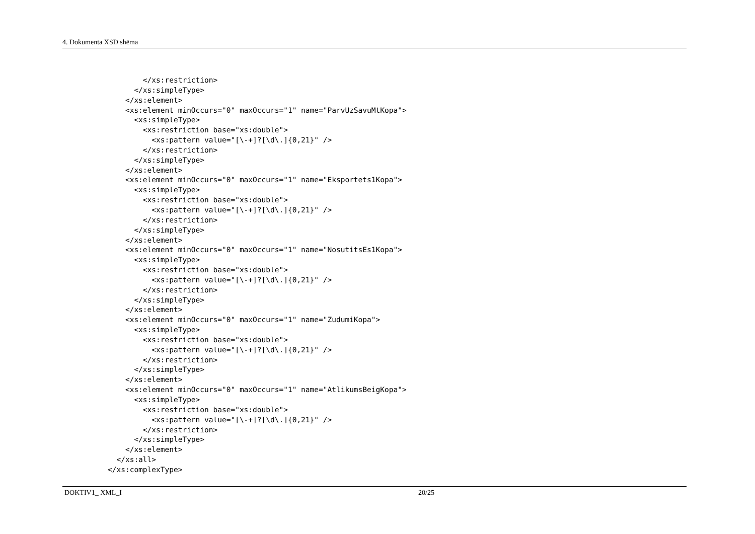4. Dokumenta XSD shēma
        </xs:restriction>
      </xs:simpleType>
    </xs:element>
    <xs:element minOccurs="0" maxOccurs="1" name="ParvUzSavuMtKopa">
      <xs:simpleType>
        <xs:restriction base="xs:double">
          <xs:pattern value="[\-+]?[\d\.]{0,21}" />
        </xs:restriction>
      </xs:simpleType>
    </xs:element>
    <xs:element minOccurs="0" maxOccurs="1" name="Eksportets1Kopa">
      <xs:simpleType>
        <xs:restriction base="xs:double">
          <xs:pattern value="[\-+]?[\d\.]{0,21}" />
        </xs:restriction>
      </xs:simpleType>
    </xs:element>
    <xs:element minOccurs="0" maxOccurs="1" name="NosutitsEs1Kopa">
      <xs:simpleType>
        <xs:restriction base="xs:double">
          <xs:pattern value="[\-+]?[\d\.]{0,21}" />
        </xs:restriction>
      </xs:simpleType>
    </xs:element>
    <xs:element minOccurs="0" maxOccurs="1" name="ZudumiKopa">
      <xs:simpleType>
        <xs:restriction base="xs:double">
          <xs:pattern value="[\-+]?[\d\.]{0,21}" />
        </xs:restriction>
      </xs:simpleType>
    </xs:element>
    <xs:element minOccurs="0" maxOccurs="1" name="AtlikumsBeigKopa">
      <xs:simpleType>
        <xs:restriction base="xs:double">
          <xs:pattern value="[\-+]?[\d\.]{0,21}" />
        </xs:restriction>
      </xs:simpleType>
    </xs:element>
  </xs:all>
</xs:complexType>
DOKTIV1_ XML_I 20/25